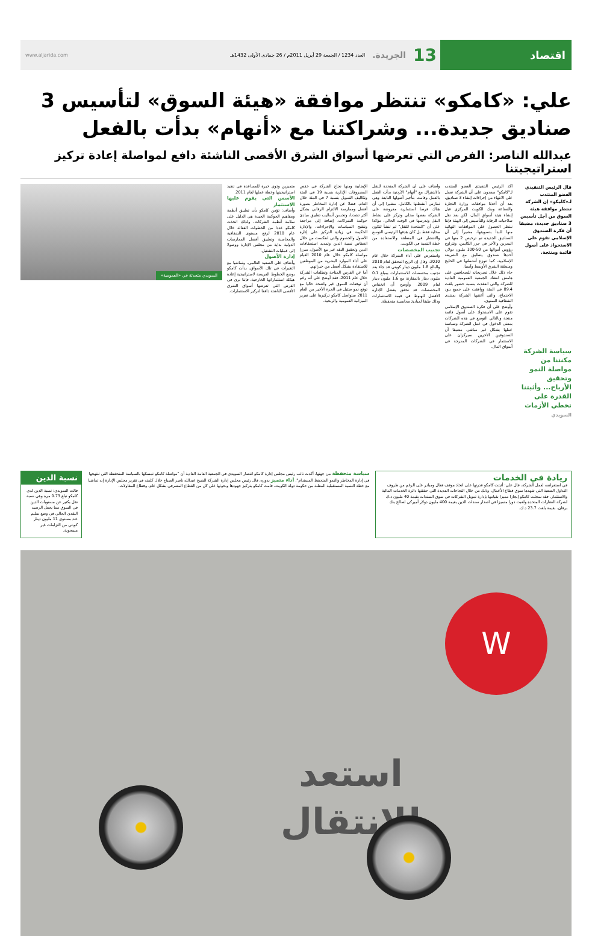اقتصاد
13
الجريدة.
العدد 1234 / الجمعة 29 أبريل 2011م / 26 جمادى الأولى 1432هـ
www.aljarida.com
علي: «كامكو» تنتظر موافقة «هيئة السوق» لتأسيس 3 صناديق جديدة... وشراكتنا مع «أنهام» بدأت بالفعل
عبدالله الناصر: الفرص التي تعرضها أسواق الشرق الأقصى الناشئة دافع لمواصلة إعادة تركيز استراتيجيتنا
قال الرئيس التنفيذي العضو المنتدب لـ«كامكو» إن الشركة تنتظر موافقة هيئة السوق من أجل تأسيس 3 صناديق جديدة، مضيفا أن فكرة الصندوق الإسلامي تقوم على الاستحواذ على أصول قائمة ومنتجة.
سياسة الشركة مكنتنا من مواصلة النمو وتحقيق الأرباح... وأثبتنا القدرة على تخطي الأزمات
السويدي
أكد الرئيس التنفيذي العضو المنتدب لـ"كامكو" سعدون علي أن الشركة تعمل على الانتهاء من إجراءات إنشاء 3 صناديق، بعد أن أخذنا موافقات وزارة التجارة والصناعة وبنك الكويت المركزي قبل إنشاء هيئة أسواق المال، لكن بعد نقل صلاحيات الرقابة والتأسيس إلى الهيئة فإننا ننتظر الحصول على الموافقات النهائية منها للبدأ بتسويقها، مشيراً إلى أن الصناديق الجديدة تم ترخيص 2 منها في البحرين والآخر في جزر الكايمن، وتتراوح رؤوس أموالها من 50-100 مليون دولار، أحدها صندوق يتطابق مع الشريعة الإسلامية، كما تتوزع أنشطتها في الخليج ومنطقة الشرق الأوسط وآسيا.
جاء ذلك خلال تصريحاته للصحافيين على هامش انعقاد الجمعية العمومية العادية للشركة والتي انعقدت بنسبة حضور بلغت 89.4 في المئة ووافقت على جميع بنود الاجتماع، والتي أعقبها الشركة بمنتدى الشفافية السنوي.
وأوضح علي أن فكرة الصندوق الإسلامي تقوم على الاستحواذ على أصول قائمة منتجة وبالتالي التوسع في هذه الشركات بمعنى الدخول في عمل الشركة وسياسة عملها بشكل غير مباشر، مضيفا أن الصندوقين الآخرين سيركزان على الاستثمار في الشركات المدرجة في أسواق المال.
وأضاف علي أن الشركة المتحدة للنقل بالاشتراك مع "أنهام" الأردنية بدأت الفعل بالعمل وقامت بتأجير أصولها التابعة وهي تمارس أنشطتها بالكامل، مشيرا إلى أن هناك فرصا استثمارية معروضة على الشركة بعضها محلي وتركز على نشاط النقل وندرسها في الوقت الحالي، مؤكدا على أن "المتحدة للنقل" لم تنشأ لتكون محلية فقط بل كان هدفها الرئيسي التوسع والانتشار في المنطقة والاستفادة من خطة التنمية في الكويت.
تجنيب المخصصات
واستعرض علي أداء الشركة خلال عام 2010، وقال إن الربح المحقق لعام 2010 والبالغ 1.8 مليون دينار كويتي قد جاء بعد تجنيب مخصصات للاستثمارات بمبلغ 0.1 مليون دينار بالمقارنة مع 1.6 مليون دينار لعام 2009. وأوضح أن انخفاض المخصصات قد تحقق بفضل الإدارة الأفضل للهبوط في قيمة الاستثمارات وذلك طبقا لمبادئ محاسبية متحفظة.
الإيجابية ومنها نجاح الشركة في خفض المصروفات الإدارية بنسبة 19 في المئة وتكاليف التمويل بنسبة 7 في المئة خلال العام، فضلا عن إدارة المخاطر بصورة أفضل وممارسة الالتزام الرقابي بشكل أكثر تشددا، وتحسن أساليب تطبيق مبادئ حوكمة الشركات، إضافة إلى مراجعة وتنقيح السياسات والإجراءات، والإدارة الحكيمة في زيادة التركيز على إدارة الأصول والخصوم والتي انعكست من خلال انخفاض نسبة الدين وتمديد استحقاقات الدين وتحقيق النقد عبر بيع الأصول، مبرزا مواصلة كامكو خلال عام 2010 القيام على أداء الموارد البشرية من الموظفين للاستفادة بشكل أفضل من خبراتهم.
أما عن الفرص المتاحة وتطلعات الشركة خلال عام 2011، فقد أوضح علي أنه رغم أن توقعات السوق غير واضحة حاليا مع توقع نمو ضئيل في الجزء الأخير من العام 2011 ستواصل كامكو تركيزها على تعزيز الميزانية العمومية والربحية.
متميزين وذوي خبرة للمساعدة في تنفيذ استراتيجيتها وخطة عملها لعام 2011.
الأسس التي يقوم عليها الاستثمار
وأضاف: تؤمن كامكو بأن تطبيق أنظمة ومفاهيم الحوكمة الجيدة هي الدليل على سلامة أنظمة الشركات، ولذلك اتخذت كامكو عددا من الخطوات الفعالة خلال عام 2010 لرفع مستوى الشفافية والمحاسبة وتطبيق أفضل الممارسات الدولية بداية من مجلس الإدارة ووصولا إلى عمليات التشغيل.
إدارة الأصول
وأضاف على الصعيد العالمي، وتماشيا مع التغيرات في تلك الأسواق، بدأت كامكو بوضع الخطوط العريضة لاستراتيجية إعادة هيكلة استثماراتها الخارجية، فإننا نرى في الفرص التي تعرضها أسواق الشرق الأقصى الناشئة دافعا لتركيز الاستثمارات.
السويدي متحدثة في «العمومية»
ريادة في الخدمات
في استعراضه لعمل الشركة، قال علي: أثبتت كامكو قدرتها على اتخاذ موقف فعال ومبادر على الرغم من ظروف التداول الصعبة التي شهدها سوق قطاع الأعمال، وذلك من خلال النجاحات العديدة التي حققتها دائرة الخدمات المالية والاستثمار. فقد سجلت كامكو إنجازا مميزا بقيامها بإدارة تمويل الشركات في سوق السندات بقيمة 40 مليون د.ك لشركة العقارات المتحدة ولعبت دورا متميزا في اصدار سندات الدين بقيمة 400 مليون دولار أميركي لصالح بنك برقان، بقيمة بلغت 23.7 د.ك.
سياسة متحفظة من جهتها، أكدت نائب رئيس مجلس إدارة كامكو انتصار السويدي في الجمعية العامة العادية أن "مواصلة كامكو تمسكها بالسياسة المتحفظة التي تنتهجها في إدارة المخاطر والنمو المتحفظ المستدام". أداء متميز بدوره، قال رئيس مجلس إدارة الشركة الشيخ عبدالله ناصر الصباح خلال كلمته في تقرير مجلس الإدارة إنه تماشيا مع خطة التنمية المستقبلية المعلنة من حكومة دولة الكويت، قامت كامكو بتركيز جهودها وبحوثها على كل من القطاع المصرفي بشكل عام، وقطاع المقاولات.
نسبة الدين
قالت السويدي: نسبة الدين لدى كامكو تبلغ 0.73 مرة وهي نسبة تقل بكثير عن مستويات الدين في السوق مما يجعل الرصيد النقدي الحالي في وضع سليم عند مستوى 11 مليون دينار كويتي من التزامات غير مسحوبة.
W
استعد
للانتقال